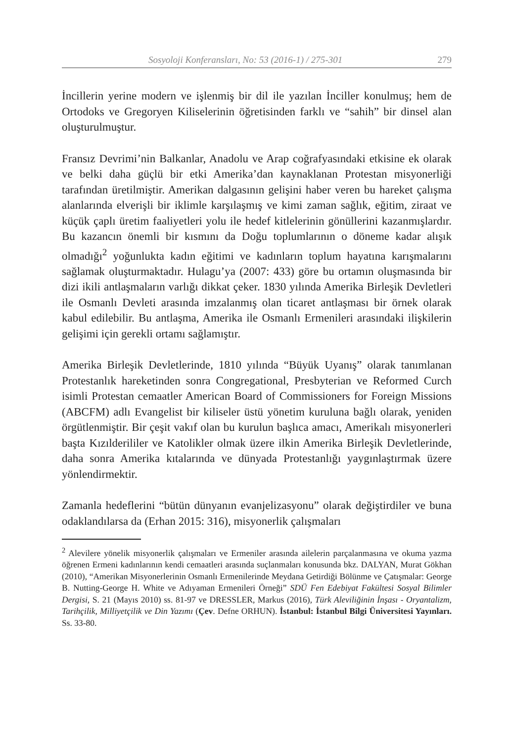Sosyoloji Konferansları, No: 53 (2016-1) / 275-301 279
İncillerin yerine modern ve işlenmiş bir dil ile yazılan İnciller konulmuş; hem de Ortodoks ve Gregoryen Kiliselerinin öğretisinden farklı ve “sahih” bir dinsel alan oluşturulmuştur.
Fransız Devrimi’nin Balkanlar, Anadolu ve Arap coğrafyasındaki etkisine ek olarak ve belki daha güçlü bir etki Amerika’dan kaynaklanan Protestan misyonerliği tarafından üretilmiştir. Amerikan dalgasının gelişini haber veren bu hareket çalışma alanlarında elverişli bir iklimle karşılaşmış ve kimi zaman sağlık, eğitim, ziraat ve küçük çaplı üretim faaliyetleri yolu ile hedef kitlelerinin gönüllerini kazanmışlardır. Bu kazancın önemli bir kısmını da Doğu toplumlarının o döneme kadar alışık olmadığı<sup>2</sup> yoğunlukta kadın eğitimi ve kadınların toplum hayatına karışmalarını sağlamak oluşturmaktadır. Hulagu’ya (2007: 433) göre bu ortamın oluşmasında bir dizi ikili antlaşmaların varlığı dikkat çeker. 1830 yılında Amerika Birleşik Devletleri ile Osmanlı Devleti arasında imzalanmış olan ticaret antlaşması bir örnek olarak kabul edilebilir. Bu antlaşma, Amerika ile Osmanlı Ermenileri arasındaki ilişkilerin gelişimi için gerekli ortamı sağlamıştır.
Amerika Birleşik Devletlerinde, 1810 yılında “Büyük Uyanış” olarak tanımlanan Protestanlık hareketinden sonra Congregational, Presbyterian ve Reformed Curch isimli Protestan cemaatler American Board of Commissioners for Foreign Missions (ABCFM) adlı Evangelist bir kiliseler üstü yönetim kuruluna bağlı olarak, yeniden örgütlenmiştir. Bir çeşit vakıf olan bu kurulun başlıca amacı, Amerikalı misyonerleri başta Kızılderililer ve Katolikler olmak üzere ilkin Amerika Birleşik Devletlerinde, daha sonra Amerika kıtalarında ve dünyada Protestanlığı yaygınlaştırmak üzere yönlendirmektir.
Zamanla hedeflerini “bütün dünyanın evanjelizasyonu” olarak değiştirdiler ve buna odaklandılarsa da (Erhan 2015: 316), misyonerlik çalışmaları
<sup>2</sup> Alevilere yönelik misyonerlik çalışmaları ve Ermeniler arasında ailelerin parçalanmasına ve okuma yazma öğrenen Ermeni kadınlarının kendi cemaatleri arasında suçlanmaları konusunda bkz. DALYAN, Murat Gökhan (2010), “Amerikan Misyonerlerinin Osmanlı Ermenilerinde Meydana Getirdiği Bölünme ve Çatışmalar: George B. Nutting-George H. White ve Adıyaman Ermenileri Örneği” SDÜ Fen Edebiyat Fakültesi Sosyal Bilimler Dergisi, S. 21 (Mayıs 2010) ss. 81-97 ve DRESSLER, Markus (2016), Türk Aleviliğinin İnşası - Oryantalizm, Tarihçilik, Milliyetçilik ve Din Yazımı (Çev. Defne ORHUN). İstanbul: İstanbul Bilgi Üniversitesi Yayınları. Ss. 33-80.